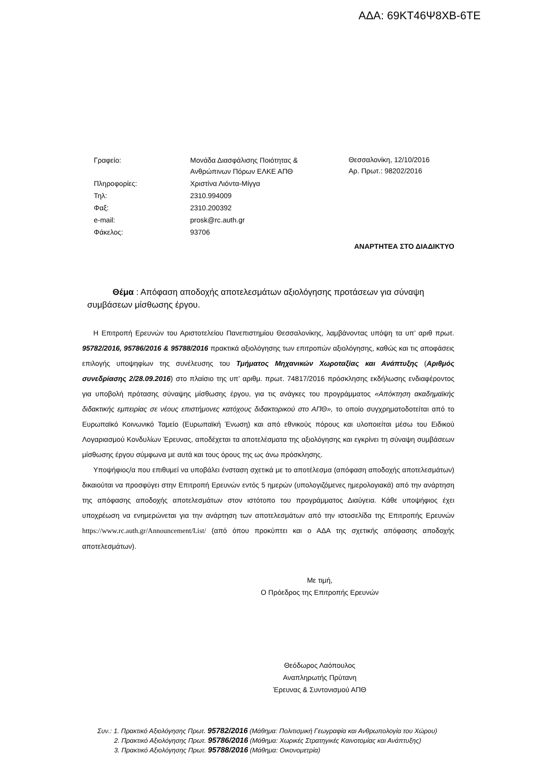ΑΔΑ: 69ΚΤ46Ψ8ΧΒ-6ΤΕ
| Γραφείο: | Μονάδα Διασφάλισης Ποιότητας & Ανθρώπινων Πόρων ΕΛΚΕ ΑΠΘ |
| Πληροφορίες: | Χριστίνα Λιόντα-Μίγγα |
| Τηλ: | 2310.994009 |
| Φαξ: | 2310.200392 |
| e-mail: | prosk@rc.auth.gr |
| Φάκελος: | 93706 |
Θεσσαλονίκη, 12/10/2016
Αρ. Πρωτ.: 98202/2016
ΑΝΑΡΤΗΤΕΑ ΣΤΟ ΔΙΑΔΙΚΤΥΟ
Θέμα : Απόφαση αποδοχής αποτελεσμάτων αξιολόγησης προτάσεων για σύναψη συμβάσεων μίσθωσης έργου.
Η Επιτροπή Ερευνών του Αριστοτελείου Πανεπιστημίου Θεσσαλονίκης, λαμβάνοντας υπόψη τα υπ’ αριθ πρωτ. 95782/2016, 95786/2016 & 95788/2016 πρακτικά αξιολόγησης των επιτροπών αξιολόγησης, καθώς και τις αποφάσεις επιλογής υποψηφίων της συνέλευσης του Τμήματος Μηχανικών Χωροταξίας και Ανάπτυξης (Αριθμός συνεδρίασης 2/28.09.2016) στο πλαίσιο της υπ’ αριθμ. πρωτ. 74817/2016 πρόσκλησης εκδήλωσης ενδιαφέροντος για υποβολή πρότασης σύναψης μίσθωσης έργου, για τις ανάγκες του προγράμματος «Απόκτηση ακαδημαϊκής διδακτικής εμπειρίας σε νέους επιστήμονες κατόχους διδακτορικού στο ΑΠΘ», το οποίο συγχρηματοδοτείται από το Ευρωπαϊκό Κοινωνικό Ταμείο (Ευρωπαϊκή Ένωση) και από εθνικούς πόρους και υλοποιείται μέσω του Ειδικού Λογαριασμού Κονδυλίων Έρευνας, αποδέχεται τα αποτελέσματα της αξιολόγησης και εγκρίνει τη σύναψη συμβάσεων μίσθωσης έργου σύμφωνα με αυτά και τους όρους της ως άνω πρόσκλησης.
Υποψήφιος/α που επιθυμεί να υποβάλει ένσταση σχετικά με το αποτέλεσμα (απόφαση αποδοχής αποτελεσμάτων) δικαιούται να προσφύγει στην Επιτροπή Ερευνών εντός 5 ημερών (υπολογιζόμενες ημερολογιακά) από την ανάρτηση της απόφασης αποδοχής αποτελεσμάτων στον ιστότοπο του προγράμματος Διαύγεια. Κάθε υποψήφιος έχει υποχρέωση να ενημερώνεται για την ανάρτηση των αποτελεσμάτων από την ιστοσελίδα της Επιτροπής Ερευνών https://www.rc.auth.gr/Announcement/List/ (από όπου προκύπτει και ο ΑΔΑ της σχετικής απόφασης αποδοχής αποτελεσμάτων).
Με τιμή,
Ο Πρόεδρος της Επιτροπής Ερευνών
Θεόδωρος Λαόπουλος
Αναπληρωτής Πρύτανη
Έρευνας & Συντονισμού ΑΠΘ
Συν.: 1. Πρακτικό Αξιολόγησης Πρωτ. 95782/2016 (Μάθημα: Πολιτισμική Γεωγραφία και Ανθρωπολογία του Χώρου)
2. Πρακτικό Αξιολόγησης Πρωτ. 95786/2016 (Μάθημα: Χωρικές Στρατηγικές Καινοτομίας και Ανάπτυξης)
3. Πρακτικό Αξιολόγησης Πρωτ. 95788/2016 (Μάθημα: Οικονομετρία)